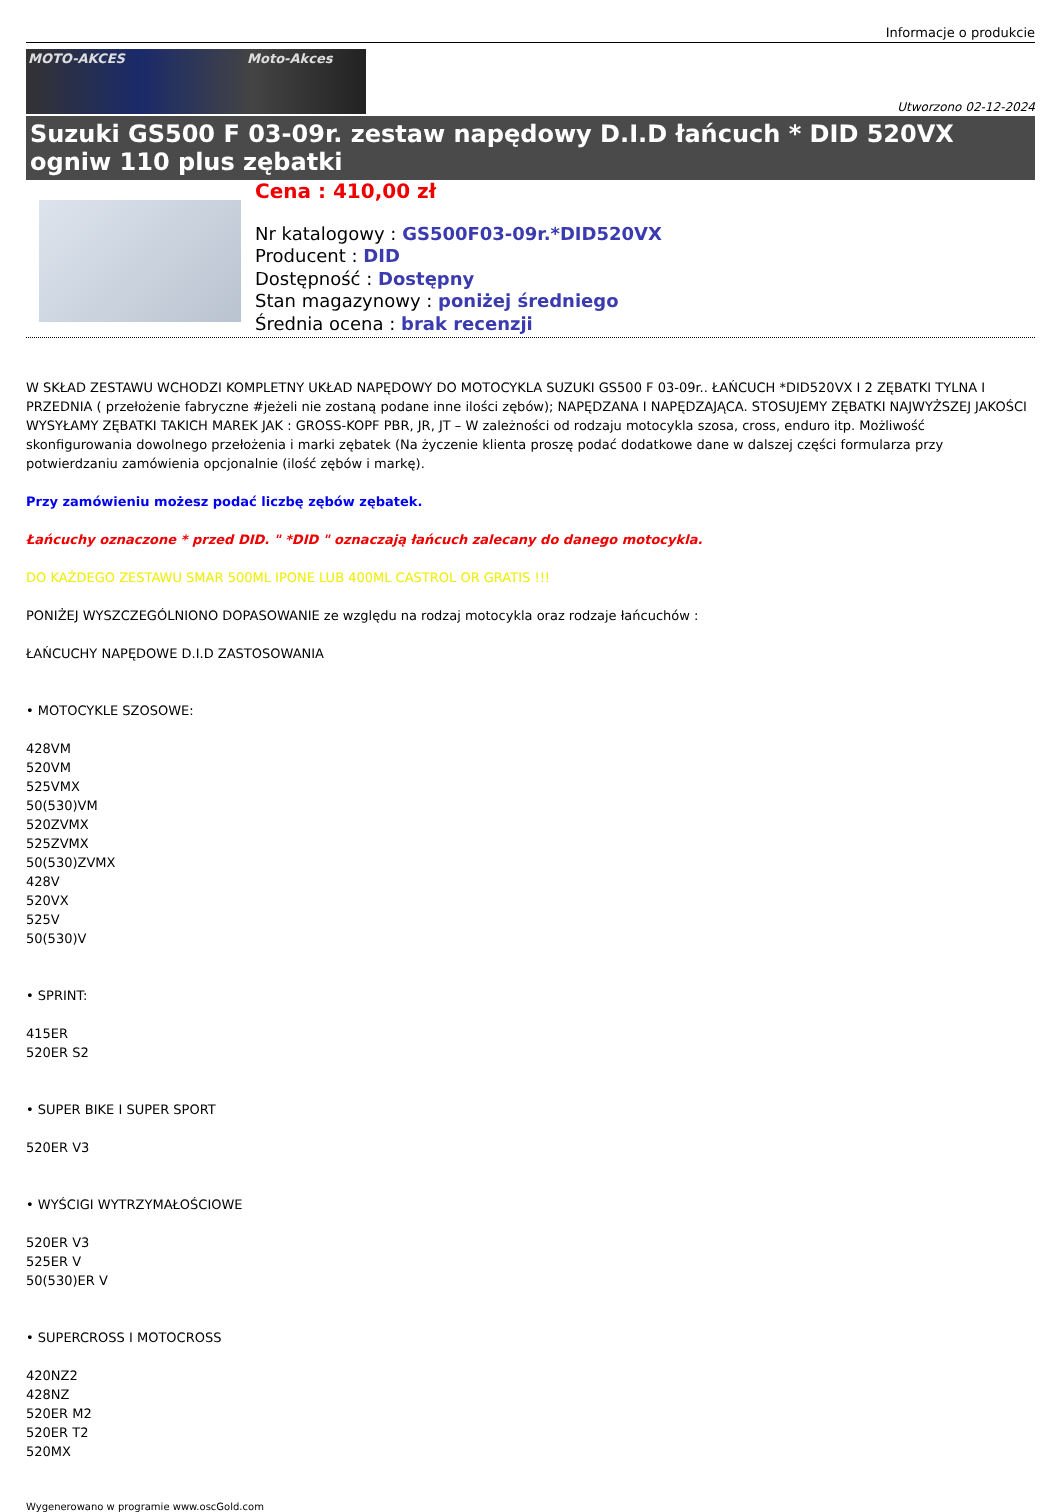Informacje o produkcie
MOTO-AKCES Moto-Akces
Utworzono 02-12-2024
Suzuki GS500 F 03-09r. zestaw napędowy D.I.D łańcuch * DID 520VX ogniw 110 plus zębatki
Cena : 410,00 zł
Nr katalogowy : GS500F03-09r.*DID520VX
Producent : DID
Dostępność : Dostępny
Stan magazynowy : poniżej średniego
Średnia ocena : brak recenzji
W SKŁAD ZESTAWU WCHODZI KOMPLETNY UKŁAD NAPĘDOWY DO MOTOCYKLA SUZUKI GS500 F 03-09r.. ŁAŃCUCH *DID520VX I 2 ZĘBATKI TYLNA I PRZEDNIA ( przełożenie fabryczne #jeżeli nie zostaną podane inne ilości zębów); NAPĘDZANA I NAPĘDZAJĄCA. STOSUJEMY ZĘBATKI NAJWYŻSZEJ JAKOŚCI WYSYŁAMY ZĘBATKI TAKICH MAREK JAK : GROSS-KOPF PBR, JR, JT – W zależności od rodzaju motocykla szosa, cross, enduro itp. Możliwość skonfigurowania dowolnego przełożenia i marki zębatek (Na życzenie klienta proszę podać dodatkowe dane w dalszej części formularza przy potwierdzaniu zamówienia opcjonalnie (ilość zębów i markę).
Przy zamówieniu możesz podać liczbę zębów zębatek.
Łańcuchy oznaczone * przed DID. " *DID " oznaczają łańcuch zalecany do danego motocykla.
DO KAŻDEGO ZESTAWU SMAR 500ML IPONE LUB 400ML CASTROL OR GRATIS !!!
PONIŻEJ WYSZCZEGÓLNIONO DOPASOWANIE ze względu na rodzaj motocykla oraz rodzaje łańcuchów :
ŁAŃCUCHY NAPĘDOWE D.I.D ZASTOSOWANIA
• MOTOCYKLE SZOSOWE:
428VM
520VM
525VMX
50(530)VM
520ZVMX
525ZVMX
50(530)ZVMX
428V
520VX
525V
50(530)V
• SPRINT:
415ER
520ER S2
• SUPER BIKE I SUPER SPORT
520ER V3
• WYŚCIGI WYTRZYMAŁOŚCIOWE
520ER V3
525ER V
50(530)ER V
• SUPERCROSS I MOTOCROSS
420NZ2
428NZ
520ER M2
520ER T2
520MX
Wygenerowano w programie www.oscGold.com